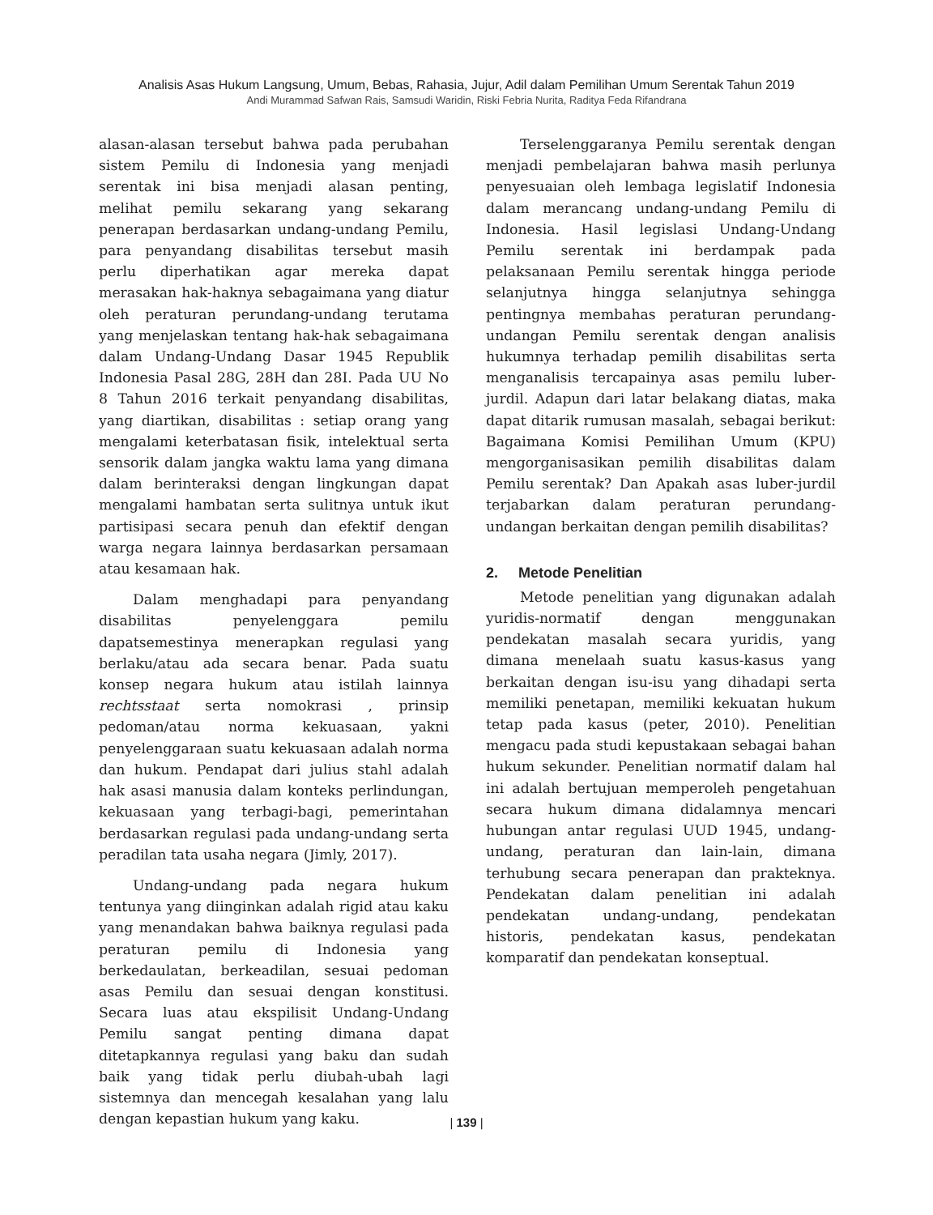Analisis Asas Hukum Langsung, Umum, Bebas, Rahasia, Jujur, Adil dalam Pemilihan Umum Serentak Tahun 2019
Andi Murammad Safwan Rais, Samsudi Waridin, Riski Febria Nurita, Raditya Feda Rifandrana
alasan-alasan tersebut bahwa pada perubahan sistem Pemilu di Indonesia yang menjadi serentak ini bisa menjadi alasan penting, melihat pemilu sekarang yang sekarang penerapan berdasarkan undang-undang Pemilu, para penyandang disabilitas tersebut masih perlu diperhatikan agar mereka dapat merasakan hak-haknya sebagaimana yang diatur oleh peraturan perundang-undang terutama yang menjelaskan tentang hak-hak sebagaimana dalam Undang-Undang Dasar 1945 Republik Indonesia Pasal 28G, 28H dan 28I. Pada UU No 8 Tahun 2016 terkait penyandang disabilitas, yang diartikan, disabilitas : setiap orang yang mengalami keterbatasan fisik, intelektual serta sensorik dalam jangka waktu lama yang dimana dalam berinteraksi dengan lingkungan dapat mengalami hambatan serta sulitnya untuk ikut partisipasi secara penuh dan efektif dengan warga negara lainnya berdasarkan persamaan atau kesamaan hak.
Dalam menghadapi para penyandang disabilitas penyelenggara pemilu dapatsemestinya menerapkan regulasi yang berlaku/atau ada secara benar. Pada suatu konsep negara hukum atau istilah lainnya rechtsstaat serta nomokrasi , prinsip pedoman/atau norma kekuasaan, yakni penyelenggaraan suatu kekuasaan adalah norma dan hukum. Pendapat dari julius stahl adalah hak asasi manusia dalam konteks perlindungan, kekuasaan yang terbagi-bagi, pemerintahan berdasarkan regulasi pada undang-undang serta peradilan tata usaha negara (Jimly, 2017).
Undang-undang pada negara hukum tentunya yang diinginkan adalah rigid atau kaku yang menandakan bahwa baiknya regulasi pada peraturan pemilu di Indonesia yang berkedaulatan, berkeadilan, sesuai pedoman asas Pemilu dan sesuai dengan konstitusi. Secara luas atau ekspilisit Undang-Undang Pemilu sangat penting dimana dapat ditetapkannya regulasi yang baku dan sudah baik yang tidak perlu diubah-ubah lagi sistemnya dan mencegah kesalahan yang lalu dengan kepastian hukum yang kaku.
Terselenggaranya Pemilu serentak dengan menjadi pembelajaran bahwa masih perlunya penyesuaian oleh lembaga legislatif Indonesia dalam merancang undang-undang Pemilu di Indonesia. Hasil legislasi Undang-Undang Pemilu serentak ini berdampak pada pelaksanaan Pemilu serentak hingga periode selanjutnya hingga selanjutnya sehingga pentingnya membahas peraturan perundang-undangan Pemilu serentak dengan analisis hukumnya terhadap pemilih disabilitas serta menganalisis tercapainya asas pemilu luber-jurdil. Adapun dari latar belakang diatas, maka dapat ditarik rumusan masalah, sebagai berikut: Bagaimana Komisi Pemilihan Umum (KPU) mengorganisasikan pemilih disabilitas dalam Pemilu serentak? Dan Apakah asas luber-jurdil terjabarkan dalam peraturan perundang-undangan berkaitan dengan pemilih disabilitas?
2. Metode Penelitian
Metode penelitian yang digunakan adalah yuridis-normatif dengan menggunakan pendekatan masalah secara yuridis, yang dimana menelaah suatu kasus-kasus yang berkaitan dengan isu-isu yang dihadapi serta memiliki penetapan, memiliki kekuatan hukum tetap pada kasus (peter, 2010). Penelitian mengacu pada studi kepustakaan sebagai bahan hukum sekunder. Penelitian normatif dalam hal ini adalah bertujuan memperoleh pengetahuan secara hukum dimana didalamnya mencari hubungan antar regulasi UUD 1945, undang-undang, peraturan dan lain-lain, dimana terhubung secara penerapan dan prakteknya. Pendekatan dalam penelitian ini adalah pendekatan undang-undang, pendekatan historis, pendekatan kasus, pendekatan komparatif dan pendekatan konseptual.
| 139 |